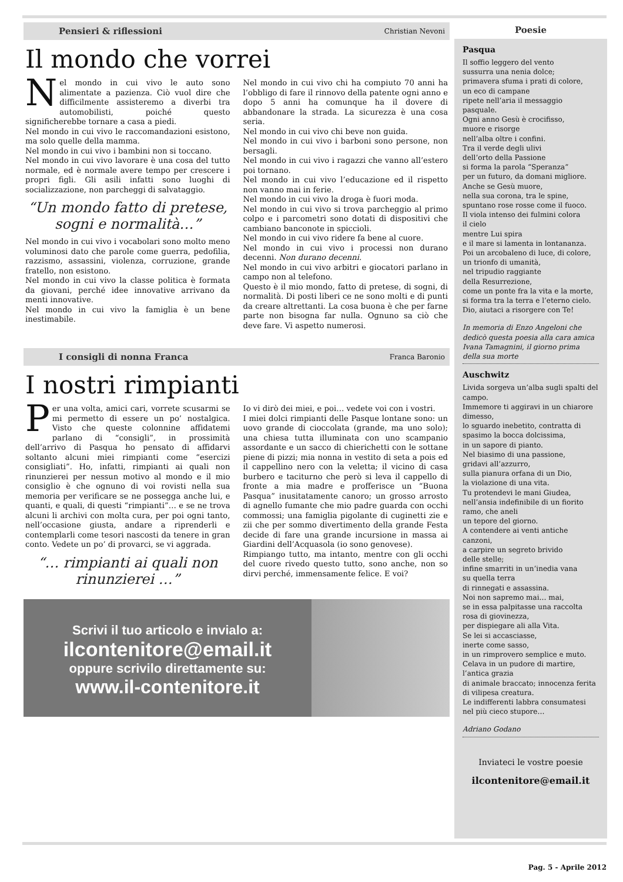Pensieri & riflessioni Christian Nevoni
Il mondo che vorrei
Nel mondo in cui vivo le auto sono alimentate a pazienza. Ciò vuol dire che difficilmente assisteremo a diverbi tra automobilisti, poiché questo significherebbe tornare a casa a piedi.
Nel mondo in cui vivo le raccomandazioni esistono, ma solo quelle della mamma.
Nel mondo in cui vivo i bambini non si toccano.
Nel mondo in cui vivo lavorare è una cosa del tutto normale, ed è normale avere tempo per crescere i propri figli. Gli asili infatti sono luoghi di socializzazione, non parcheggi di salvataggio.
“Un mondo fatto di pretese, sogni e normalità…”
Nel mondo in cui vivo i vocabolari sono molto meno voluminosi dato che parole come guerra, pedofilia, razzismo, assassini, violenza, corruzione, grande fratello, non esistono.
Nel mondo in cui vivo la classe politica è formata da giovani, perché idee innovative arrivano da menti innovative.
Nel mondo in cui vivo la famiglia è un bene inestimabile.
Nel mondo in cui vivo chi ha compiuto 70 anni ha l’obbligo di fare il rinnovo della patente ogni anno e dopo 5 anni ha comunque ha il dovere di abbandonare la strada. La sicurezza è una cosa seria.
Nel mondo in cui vivo chi beve non guida.
Nel mondo in cui vivo i barboni sono persone, non bersagli.
Nel mondo in cui vivo i ragazzi che vanno all’estero poi tornano.
Nel mondo in cui vivo l’educazione ed il rispetto non vanno mai in ferie.
Nel mondo in cui vivo la droga è fuori moda.
Nel mondo in cui vivo si trova parcheggio al primo colpo e i parcometri sono dotati di dispositivi che cambiano banconote in spiccioli.
Nel mondo in cui vivo ridere fa bene al cuore.
Nel mondo in cui vivo i processi non durano decenni. Non durano decenni.
Nel mondo in cui vivo arbitri e giocatori parlano in campo non al telefono.
Questo è il mio mondo, fatto di pretese, di sogni, di normalità. Di posti liberi ce ne sono molti e di punti da creare altrettanti. La cosa buona è che per farne parte non bisogna far nulla. Ognuno sa ciò che deve fare. Vi aspetto numerosi.
I consigli di nonna Franca Franca Baronio
I nostri rimpianti
Per una volta, amici cari, vorrete scusarmi se mi permetto di essere un po’ nostalgica. Visto che queste colonnine affidatemi parlano di “consigli”, in prossimità dell’arrivo di Pasqua ho pensato di affidarvi soltanto alcuni miei rimpianti come “esercizi consigliati”. Ho, infatti, rimpianti ai quali non rinunzierei per nessun motivo al mondo e il mio consiglio è che ognuno di voi rovisti nella sua memoria per verificare se ne possegga anche lui, e quanti, e quali, di questi “rimpianti”… e se ne trova alcuni li archivi con molta cura, per poi ogni tanto, nell’occasione giusta, andare a riprenderli e contemplarli come tesori nascosti da tenere in gran conto. Vedete un po’ di provarci, se vi aggrada.
“… rimpianti ai quali non rinunzierei …”
Io vi dirò dei miei, e poi… vedete voi con i vostri.
I miei dolci rimpianti delle Pasque lontane sono: un uovo grande di cioccolata (grande, ma uno solo); una chiesa tutta illuminata con uno scampanio assordante e un sacco di chierichetti con le sottane piene di pizzi; mia nonna in vestito di seta a pois ed il cappellino nero con la veletta; il vicino di casa burbero e taciturno che però si leva il cappello di fronte a mia madre e profferisce un “Buona Pasqua” inusitatamente canoro; un grosso arrosto di agnello fumante che mio padre guarda con occhi commossi; una famiglia pigolante di cuginetti zie e zii che per sommo divertimento della grande Festa decide di fare una grande incursione in massa ai Giardini dell’Acquasola (io sono genovese).
Rimpiango tutto, ma intanto, mentre con gli occhi del cuore rivedo questo tutto, sono anche, non so dirvi perché, immensamente felice. E voi?
Scrivi il tuo articolo e invialo a:
ilcontenitore@email.it
oppure scrivilo direttamente su:
www.il-contenitore.it
Poesie
Pasqua
Il soffio leggero del vento
sussurra una nenia dolce;
primavera sfuma i prati di colore,
un eco di campane
ripete nell’aria il messaggio
pasquale.
Ogni anno Gesù è crocifisso,
muore e risorge
nell’alba oltre i confini.
Tra il verde degli ulivi
dell’orto della Passione
si forma la parola “Speranza”
per un futuro, da domani migliore.
Anche se Gesù muore,
nella sua corona, tra le spine,
spuntano rose rosse come il fuoco.
Il viola intenso dei fulmini colora
il cielo
mentre Lui spira
e il mare si lamenta in lontananza.
Poi un arcobaleno di luce, di colore,
un trionfo di umanità,
nel tripudio raggiante
della Resurrezione,
come un ponte fra la vita e la morte,
si forma tra la terra e l’eterno cielo.
Dio, aiutaci a risorgere con Te!
In memoria di Enzo Angeloni che dedicò questa poesia alla cara amica Ivana Tamagnini, il giorno prima della sua morte
Auschwitz
Livida sorgeva un’alba sugli spalti del campo.
Immemore ti aggiravi in un chiarore dimesso,
lo sguardo inebetito, contratta di spasimo la bocca dolcissima,
in un sapore di pianto.
Nel biasimo di una passione,
gridavi all’azzurro,
sulla pianura orfana di un Dio,
la violazione di una vita.
Tu protendevi le mani Giudea,
nell’ansia indefinibile di un fiorito ramo, che aneli
un tepore del giorno.
A contendere ai venti antiche canzoni,
a carpire un segreto brivido
delle stelle;
infine smarriti in un’inedia vana
su quella terra
di rinnegati e assassina.
Noi non sapremo mai… mai,
se in essa palpitasse una raccolta rosa di giovinezza,
per dispiegare ali alla Vita.
Se lei si accasciasse,
inerte come sasso,
in un rimprovero semplice e muto.
Celava in un pudore di martire,
l’antica grazia
di animale braccato; innocenza ferita
di vilipesa creatura.
Le indifferenti labbra consumatesi
nel più cieco stupore…
Adriano Godano
Inviateci le vostre poesie
ilcontenitore@email.it
Pag. 5 - Aprile 2012